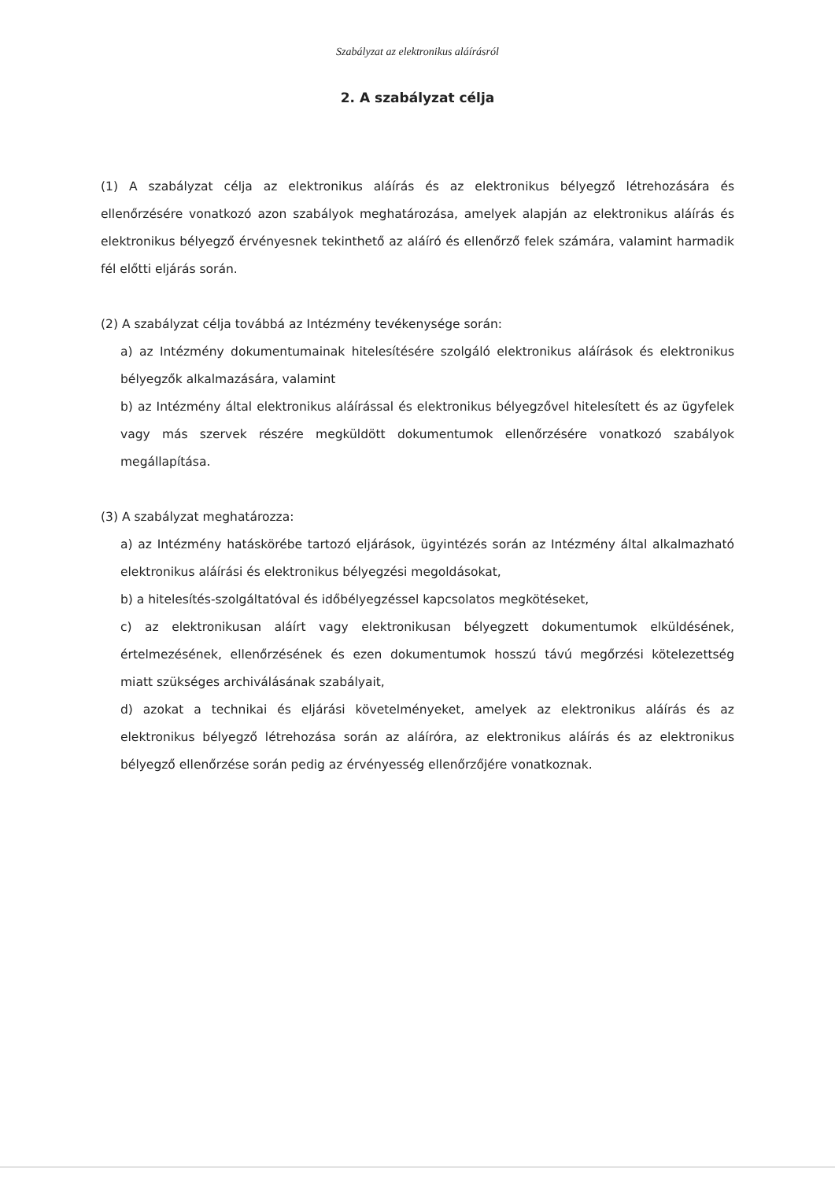Szabályzat az elektronikus aláírásról
2. A szabályzat célja
(1) A szabályzat célja az elektronikus aláírás és az elektronikus bélyegző létrehozására és ellenőrzésére vonatkozó azon szabályok meghatározása, amelyek alapján az elektronikus aláírás és elektronikus bélyegző érvényesnek tekinthető az aláíró és ellenőrző felek számára, valamint harmadik fél előtti eljárás során.
(2) A szabályzat célja továbbá az Intézmény tevékenysége során:
a) az Intézmény dokumentumainak hitelesítésére szolgáló elektronikus aláírások és elektronikus bélyegzők alkalmazására, valamint
b) az Intézmény által elektronikus aláírással és elektronikus bélyegzővel hitelesített és az ügyfelek vagy más szervek részére megküldött dokumentumok ellenőrzésére vonatkozó szabályok megállapítása.
(3) A szabályzat meghatározza:
a) az Intézmény hatáskörébe tartozó eljárások, ügyintézés során az Intézmény által alkalmazható elektronikus aláírási és elektronikus bélyegzési megoldásokat,
b) a hitelesítés-szolgáltatóval és időbélyegzéssel kapcsolatos megkötéseket,
c) az elektronikusan aláírt vagy elektronikusan bélyegzett dokumentumok elküldésének, értelmezésének, ellenőrzésének és ezen dokumentumok hosszú távú megőrzési kötelezettség miatt szükséges archiválásának szabályait,
d) azokat a technikai és eljárási követelményeket, amelyek az elektronikus aláírás és az elektronikus bélyegző létrehozása során az aláíróra, az elektronikus aláírás és az elektronikus bélyegző ellenőrzése során pedig az érvényesség ellenőrzőjére vonatkoznak.